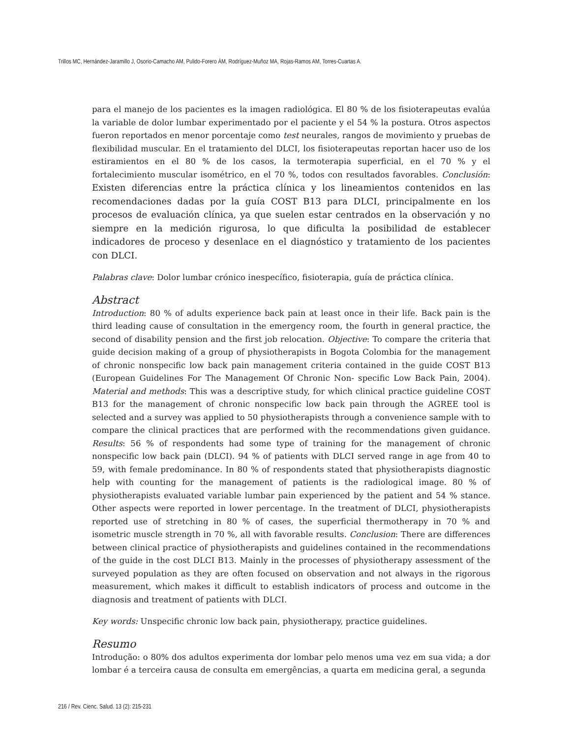Trillos MC, Hernández-Jaramillo J, Osorio-Camacho AM, Pulido-Forero ÁM, Rodríguez-Muñoz MA, Rojas-Ramos AM, Torres-Cuartas A.
para el manejo de los pacientes es la imagen radiológica. El 80 % de los fisioterapeutas evalúa la variable de dolor lumbar experimentado por el paciente y el 54 % la postura. Otros aspectos fueron reportados en menor porcentaje como test neurales, rangos de movimiento y pruebas de flexibilidad muscular. En el tratamiento del DLCI, los fisioterapeutas reportan hacer uso de los estiramientos en el 80 % de los casos, la termoterapia superficial, en el 70 % y el fortalecimiento muscular isométrico, en el 70 %, todos con resultados favorables. Conclusión: Existen diferencias entre la práctica clínica y los lineamientos contenidos en las recomendaciones dadas por la guía COST B13 para DLCI, principalmente en los procesos de evaluación clínica, ya que suelen estar centrados en la observación y no siempre en la medición rigurosa, lo que dificulta la posibilidad de establecer indicadores de proceso y desenlace en el diagnóstico y tratamiento de los pacientes con DLCI.
Palabras clave: Dolor lumbar crónico inespecífico, fisioterapia, guía de práctica clínica.
Abstract
Introduction: 80 % of adults experience back pain at least once in their life. Back pain is the third leading cause of consultation in the emergency room, the fourth in general practice, the second of disability pension and the first job relocation. Objective: To compare the criteria that guide decision making of a group of physiotherapists in Bogota Colombia for the management of chronic nonspecific low back pain management criteria contained in the guide COST B13 (European Guidelines For The Management Of Chronic Non- specific Low Back Pain, 2004). Material and methods: This was a descriptive study, for which clinical practice guideline COST B13 for the management of chronic nonspecific low back pain through the AGREE tool is selected and a survey was applied to 50 physiotherapists through a convenience sample with to compare the clinical practices that are performed with the recommendations given guidance. Results: 56 % of respondents had some type of training for the management of chronic nonspecific low back pain (DLCI). 94 % of patients with DLCI served range in age from 40 to 59, with female predominance. In 80 % of respondents stated that physiotherapists diagnostic help with counting for the management of patients is the radiological image. 80 % of physiotherapists evaluated variable lumbar pain experienced by the patient and 54 % stance. Other aspects were reported in lower percentage. In the treatment of DLCI, physiotherapists reported use of stretching in 80 % of cases, the superficial thermotherapy in 70 % and isometric muscle strength in 70 %, all with favorable results. Conclusion: There are differences between clinical practice of physiotherapists and guidelines contained in the recommendations of the guide in the cost DLCI B13. Mainly in the processes of physiotherapy assessment of the surveyed population as they are often focused on observation and not always in the rigorous measurement, which makes it difficult to establish indicators of process and outcome in the diagnosis and treatment of patients with DLCI.
Key words: Unspecific chronic low back pain, physiotherapy, practice guidelines.
Resumo
Introdução: o 80% dos adultos experimenta dor lombar pelo menos uma vez em sua vida; a dor lombar é a terceira causa de consulta em emergências, a quarta em medicina geral, a segunda
216 / Rev. Cienc. Salud. 13 (2): 215-231